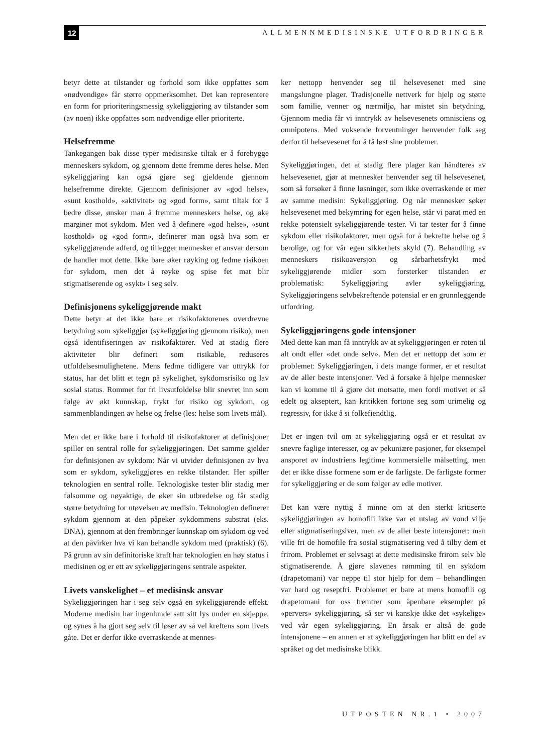12
ALLMENNMEDISINSKE UTFORDRINGER
betyr dette at tilstander og forhold som ikke oppfattes som «nødvendige» får større oppmerksomhet. Det kan representere en form for prioriteringsmessig sykeliggjøring av tilstander som (av noen) ikke oppfattes som nødvendige eller prioriterte.
Helsefremme
Tankegangen bak disse typer medisinske tiltak er å forebygge menneskers sykdom, og gjennom dette fremme deres helse. Men sykeliggjøring kan også gjøre seg gjeldende gjennom helsefremme direkte. Gjennom definisjoner av «god helse», «sunt kosthold», «aktivitet» og «god form», samt tiltak for å bedre disse, ønsker man å fremme menneskers helse, og øke marginer mot sykdom. Men ved å definere «god helse», «sunt kosthold» og «god form», definerer man også hva som er sykeliggjørende adferd, og tillegger mennesker et ansvar dersom de handler mot dette. Ikke bare øker røyking og fedme risikoen for sykdom, men det å røyke og spise fet mat blir stigmatiserende og «sykt» i seg selv.
Definisjonens sykeliggjørende makt
Dette betyr at det ikke bare er risikofaktorenes overdrevne betydning som sykeliggjør (sykeliggjøring gjennom risiko), men også identifiseringen av risikofaktorer. Ved at stadig flere aktiviteter blir definert som risikable, reduseres utfoldelsesmulighetene. Mens fedme tidligere var uttrykk for status, har det blitt et tegn på sykelighet, sykdomsrisiko og lav sosial status. Rommet for fri livsutfoldelse blir snevret inn som følge av økt kunnskap, frykt for risiko og sykdom, og sammenblandingen av helse og frelse (les: helse som livets mål).
Men det er ikke bare i forhold til risikofaktorer at definisjoner spiller en sentral rolle for sykeliggjøringen. Det samme gjelder for definisjonen av sykdom: Når vi utvider definisjonen av hva som er sykdom, sykeliggjøres en rekke tilstander. Her spiller teknologien en sentral rolle. Teknologiske tester blir stadig mer følsomme og nøyaktige, de øker sin utbredelse og får stadig større betydning for utøvelsen av medisin. Teknologien definerer sykdom gjennom at den påpeker sykdommens substrat (eks. DNA), gjennom at den frembringer kunnskap om sykdom og ved at den påvirker hva vi kan behandle sykdom med (praktisk) (6). På grunn av sin definitoriske kraft har teknologien en høy status i medisinen og er ett av sykeliggjøringens sentrale aspekter.
Livets vanskelighet – et medisinsk ansvar
Sykeliggjøringen har i seg selv også en sykeliggjørende effekt. Moderne medisin har ingenlunde satt sitt lys under en skjeppe, og synes å ha gjort seg selv til løser av så vel kreftens som livets gåte. Det er derfor ikke overraskende at mennes-
ker nettopp henvender seg til helsevesenet med sine mangslungne plager. Tradisjonelle nettverk for hjelp og støtte som familie, venner og nærmiljø, har mistet sin betydning. Gjennom media får vi inntrykk av helsevesenets omnisciens og omnipotens. Med voksende forventninger henvender folk seg derfor til helsevesenet for å få løst sine problemer.
Sykeliggjøringen, det at stadig flere plager kan håndteres av helsevesenet, gjør at mennesker henvender seg til helsevesenet, som så forsøker å finne løsninger, som ikke overraskende er mer av samme medisin: Sykeliggjøring. Og når mennesker søker helsevesenet med bekymring for egen helse, står vi parat med en rekke potensielt sykeliggjørende tester. Vi tar tester for å finne sykdom eller risikofaktorer, men også for å bekrefte helse og å berolige, og for vår egen sikkerhets skyld (7). Behandling av menneskers risikoaversjon og sårbarhetsfrykt med sykeliggjørende midler som forsterker tilstanden er problematisk: Sykeliggjøring avler sykeliggjøring. Sykeliggjøringens selvbekreftende potensial er en grunnleggende utfordring.
Sykeliggjøringens gode intensjoner
Med dette kan man få inntrykk av at sykeliggjøringen er roten til alt ondt eller «det onde selv». Men det er nettopp det som er problemet: Sykeliggjøringen, i dets mange former, er et resultat av de aller beste intensjoner. Ved å forsøke å hjelpe mennesker kan vi komme til å gjøre det motsatte, men fordi motivet er så edelt og akseptert, kan kritikken fortone seg som urimelig og regressiv, for ikke å si folkefiendtlig.
Det er ingen tvil om at sykeliggjøring også er et resultat av snevre faglige interesser, og av pekuniære pasjoner, for eksempel ansporet av industriens legitime kommersielle målsetting, men det er ikke disse formene som er de farligste. De farligste former for sykeliggjøring er de som følger av edle motiver.
Det kan være nyttig å minne om at den sterkt kritiserte sykeliggjøringen av homofili ikke var et utslag av vond vilje eller stigmatiseringsiver, men av de aller beste intensjoner: man ville fri de homofile fra sosial stigmatisering ved å tilby dem et frirom. Problemet er selvsagt at dette medisinske frirom selv ble stigmatiserende. Å gjøre slavenes rømming til en sykdom (drapetomani) var neppe til stor hjelp for dem – behandlingen var hard og reseptfri. Problemet er bare at mens homofili og drapetomani for oss fremtrer som åpenbare eksempler på «pervers» sykeliggjøring, så ser vi kanskje ikke det «sykelige» ved vår egen sykeliggjøring. En årsak er altså de gode intensjonene – en annen er at sykeliggjøringen har blitt en del av språket og det medisinske blikk.
UTPOSTEN NR.1 • 2007